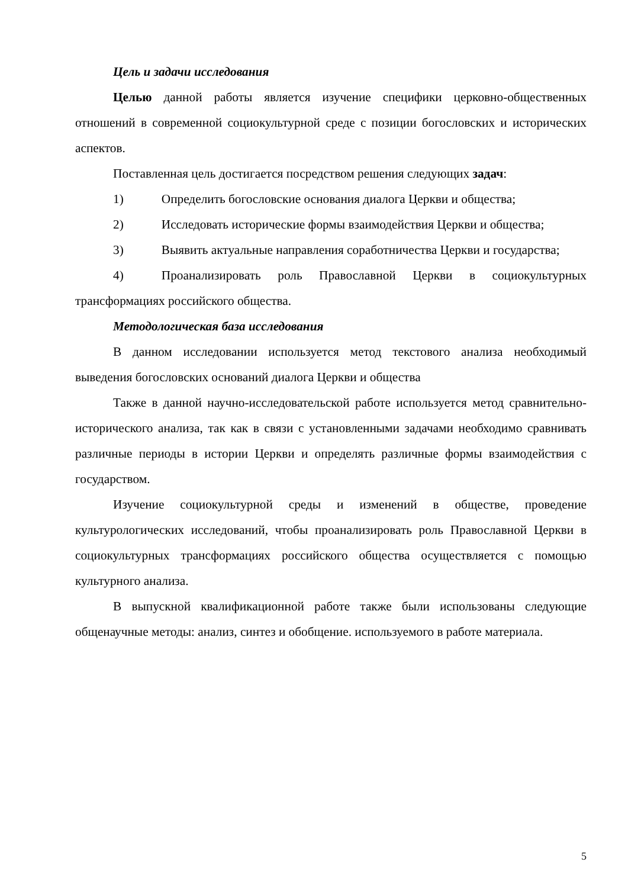Цель и задачи исследования
Целью данной работы является изучение специфики церковно-общественных отношений в современной социокультурной среде с позиции богословских и исторических аспектов.
Поставленная цель достигается посредством решения следующих задач:
1) Определить богословские основания диалога Церкви и общества;
2) Исследовать исторические формы взаимодействия Церкви и общества;
3) Выявить актуальные направления соработничества Церкви и государства;
4) Проанализировать роль Православной Церкви в социокультурных трансформациях российского общества.
Методологическая база исследования
В данном исследовании используется метод текстового анализа необходимый выведения богословских оснований диалога Церкви и общества
Также в данной научно-исследовательской работе используется метод сравнительно-исторического анализа, так как в связи с установленными задачами необходимо сравнивать различные периоды в истории Церкви и определять различные формы взаимодействия с государством.
Изучение социокультурной среды и изменений в обществе, проведение культурологических исследований, чтобы проанализировать роль Православной Церкви в социокультурных трансформациях российского общества осуществляется с помощью культурного анализа.
В выпускной квалификационной работе также были использованы следующие общенаучные методы: анализ, синтез и обобщение. используемого в работе материала.
5